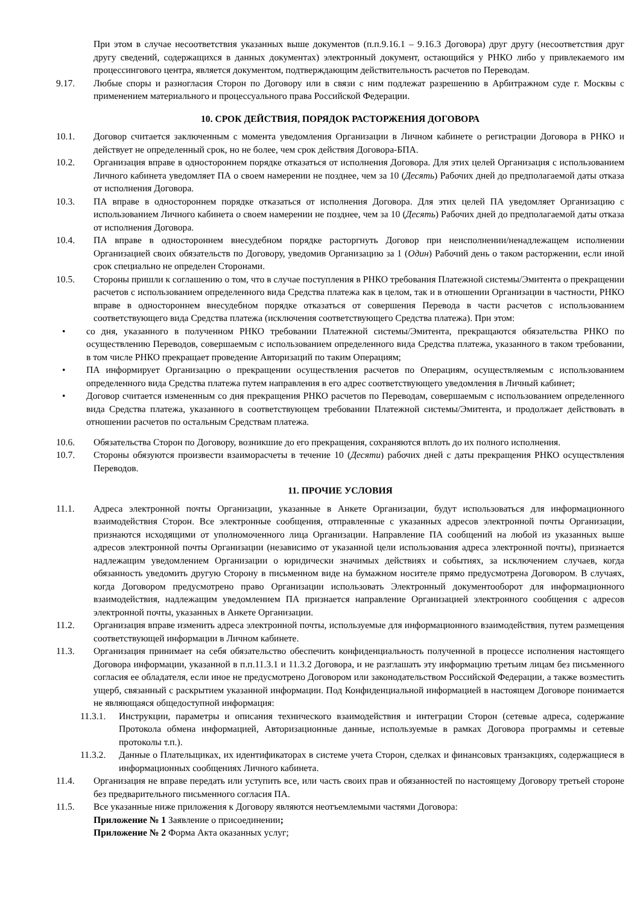При этом в случае несоответствия указанных выше документов (п.п.9.16.1 – 9.16.3 Договора) друг другу (несоответствия друг другу сведений, содержащихся в данных документах) электронный документ, остающийся у РНКО либо у привлекаемого им процессингового центра, является документом, подтверждающим действительность расчетов по Переводам.
9.17. Любые споры и разногласия Сторон по Договору или в связи с ним подлежат разрешению в Арбитражном суде г. Москвы с применением материального и процессуального права Российской Федерации.
10. СРОК ДЕЙСТВИЯ, ПОРЯДОК РАСТОРЖЕНИЯ ДОГОВОРА
10.1. Договор считается заключенным с момента уведомления Организации в Личном кабинете о регистрации Договора в РНКО и действует не определенный срок, но не более, чем срок действия Договора-БПА.
10.2. Организация вправе в одностороннем порядке отказаться от исполнения Договора. Для этих целей Организация с использованием Личного кабинета уведомляет ПА о своем намерении не позднее, чем за 10 (Десять) Рабочих дней до предполагаемой даты отказа от исполнения Договора.
10.3. ПА вправе в одностороннем порядке отказаться от исполнения Договора. Для этих целей ПА уведомляет Организацию с использованием Личного кабинета о своем намерении не позднее, чем за 10 (Десять) Рабочих дней до предполагаемой даты отказа от исполнения Договора.
10.4. ПА вправе в одностороннем внесудебном порядке расторгнуть Договор при неисполнении/ненадлежащем исполнении Организацией своих обязательств по Договору, уведомив Организацию за 1 (Один) Рабочий день о таком расторжении, если иной срок специально не определен Сторонами.
10.5. Стороны пришли к соглашению о том, что в случае поступления в РНКО требования Платежной системы/Эмитента о прекращении расчетов с использованием определенного вида Средства платежа как в целом, так и в отношении Организации в частности, РНКО вправе в одностороннем внесудебном порядке отказаться от совершения Перевода в части расчетов с использованием соответствующего вида Средства платежа (исключения соответствующего Средства платежа). При этом:
• со дня, указанного в полученном РНКО требовании Платежной системы/Эмитента, прекращаются обязательства РНКО по осуществлению Переводов, совершаемым с использованием определенного вида Средства платежа, указанного в таком требовании, в том числе РНКО прекращает проведение Авторизаций по таким Операциям;
• ПА информирует Организацию о прекращении осуществления расчетов по Операциям, осуществляемым с использованием определенного вида Средства платежа путем направления в его адрес соответствующего уведомления в Личный кабинет;
• Договор считается измененным со дня прекращения РНКО расчетов по Переводам, совершаемым с использованием определенного вида Средства платежа, указанного в соответствующем требовании Платежной системы/Эмитента, и продолжает действовать в отношении расчетов по остальным Средствам платежа.
10.6. Обязательства Сторон по Договору, возникшие до его прекращения, сохраняются вплоть до их полного исполнения.
10.7. Стороны обязуются произвести взаиморасчеты в течение 10 (Десяти) рабочих дней с даты прекращения РНКО осуществления Переводов.
11. ПРОЧИЕ УСЛОВИЯ
11.1. Адреса электронной почты Организации, указанные в Анкете Организации, будут использоваться для информационного взаимодействия Сторон. Все электронные сообщения, отправленные с указанных адресов электронной почты Организации, признаются исходящими от уполномоченного лица Организации. Направление ПА сообщений на любой из указанных выше адресов электронной почты Организации (независимо от указанной цели использования адреса электронной почты), признается надлежащим уведомлением Организации о юридически значимых действиях и событиях, за исключением случаев, когда обязанность уведомить другую Сторону в письменном виде на бумажном носителе прямо предусмотрена Договором. В случаях, когда Договором предусмотрено право Организации использовать Электронный документооборот для информационного взаимодействия, надлежащим уведомлением ПА признается направление Организацией электронного сообщения с адресов электронной почты, указанных в Анкете Организации.
11.2. Организация вправе изменить адреса электронной почты, используемые для информационного взаимодействия, путем размещения соответствующей информации в Личном кабинете.
11.3. Организация принимает на себя обязательство обеспечить конфиденциальность полученной в процессе исполнения настоящего Договора информации, указанной в п.п.11.3.1 и 11.3.2 Договора, и не разглашать эту информацию третьим лицам без письменного согласия ее обладателя, если иное не предусмотрено Договором или законодательством Российской Федерации, а также возместить ущерб, связанный с раскрытием указанной информации. Под Конфиденциальной информацией в настоящем Договоре понимается не являющаяся общедоступной информация:
11.3.1. Инструкции, параметры и описания технического взаимодействия и интеграции Сторон (сетевые адреса, содержание Протокола обмена информацией, Авторизационные данные, используемые в рамках Договора программы и сетевые протоколы т.п.).
11.3.2. Данные о Плательщиках, их идентификаторах в системе учета Сторон, сделках и финансовых транзакциях, содержащиеся в информационных сообщениях Личного кабинета.
11.4. Организация не вправе передать или уступить все, или часть своих прав и обязанностей по настоящему Договору третьей стороне без предварительного письменного согласия ПА.
11.5. Все указанные ниже приложения к Договору являются неотъемлемыми частями Договора:
Приложение № 1 Заявление о присоединении;
Приложение № 2 Форма Акта оказанных услуг;